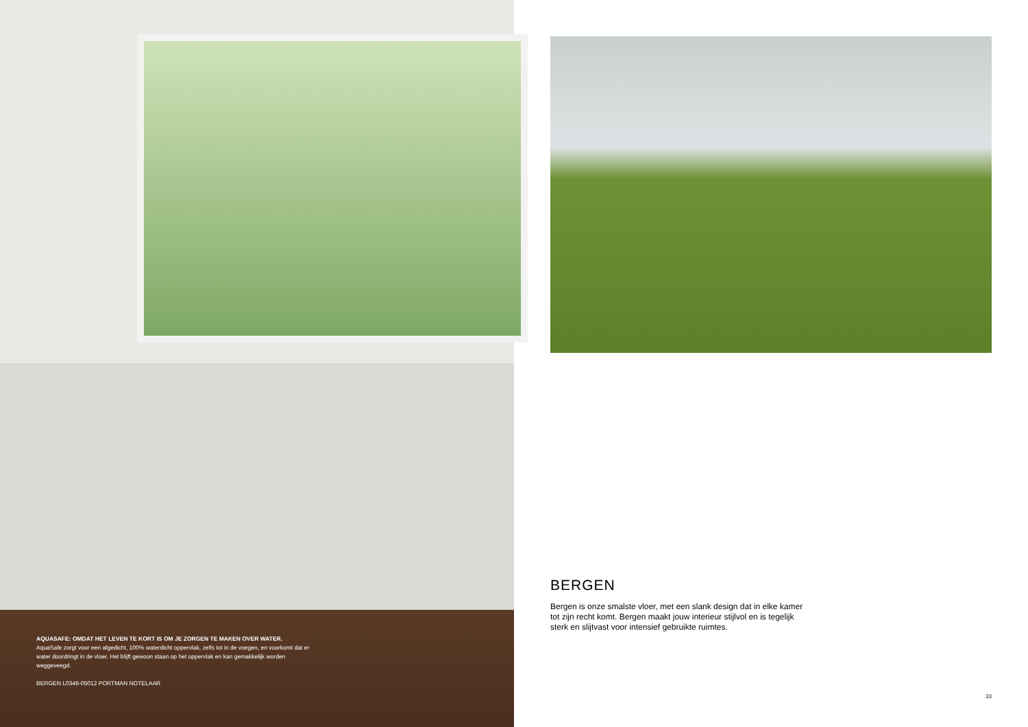AQUASAFE: OMDAT HET LEVEN TE KORT IS OM JE ZORGEN TE MAKEN OVER WATER.
AquaSafe zorgt voor een afgedicht, 100% waterdicht oppervlak, zelfs tot in de voegen, en voorkomt dat er water doordringt in de vloer. Het blijft gewoon staan op het oppervlak en kan gemakkelijk worden weggeveegd.
BERGEN L0346-05012 PORTMAN NOTELAAR
BERGEN
Bergen is onze smalste vloer, met een slank design dat in elke kamer tot zijn recht komt. Bergen maakt jouw interieur stijlvol en is tegelijk sterk en slijtvast voor intensief gebruikte ruimtes.
33